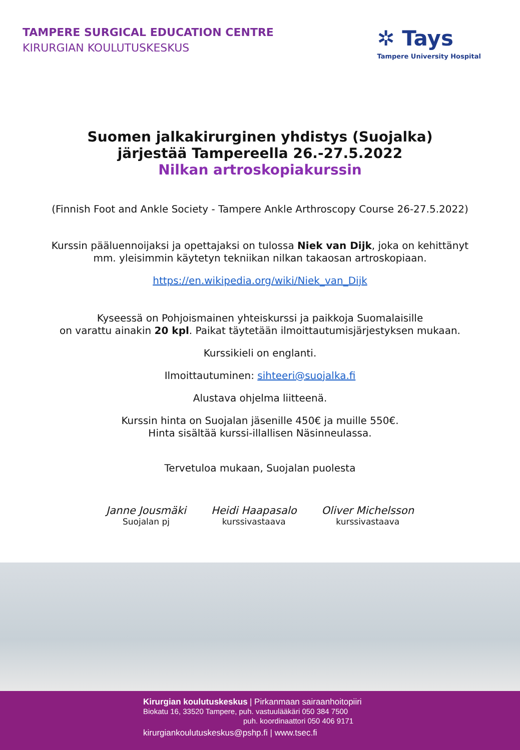TAMPERE SURGICAL EDUCATION CENTRE
KIRURGIAN KOULUTUSKESKUS
✲ Tays
Tampere University Hospital
Suomen jalkakirurginen yhdistys (Suojalka)
järjestää Tampereella 26.-27.5.2022
Nilkan artroskopiakurssin
(Finnish Foot and Ankle Society - Tampere Ankle Arthroscopy Course 26-27.5.2022)
Kurssin pääluennoijaksi ja opettajaksi on tulossa Niek van Dijk, joka on kehittänyt
mm. yleisimmin käytetyn tekniikan nilkan takaosan artroskopiaan.
https://en.wikipedia.org/wiki/Niek_van_Dijk
Kyseessä on Pohjoismainen yhteiskurssi ja paikkoja Suomalaisille
on varattu ainakin 20 kpl. Paikat täytetään ilmoittautumisjärjestyksen mukaan.
Kurssikieli on englanti.
Ilmoittautuminen: sihteeri@suojalka.fi
Alustava ohjelma liitteenä.
Kurssin hinta on Suojalan jäsenille 450€ ja muille 550€.
Hinta sisältää kurssi-illallisen Näsinneulassa.
Tervetuloa mukaan, Suojalan puolesta
Janne Jousmäki
Suojalan pj
Heidi Haapasalo
kurssivastaava
Oliver Michelsson
kurssivastaava
Kirurgian koulutuskeskus | Pirkanmaan sairaanhoitopiiri
Biokatu 16, 33520 Tampere, puh. vastuulääkäri 050 384 7500
puh. koordinaattori 050 406 9171
kirurgiankoulutuskeskus@pshp.fi | www.tsec.fi